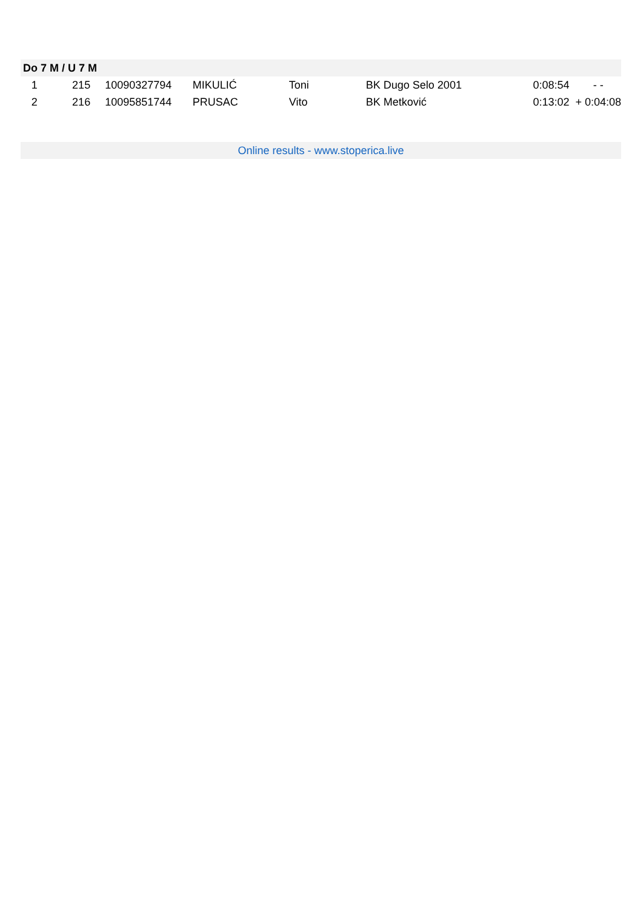| Do 7 M / U 7 M | | | | | | | |
| --- | --- | --- | --- | --- | --- | --- | --- |
| 1 | 215 | 10090327794 | MIKULIĆ | Toni | BK Dugo Selo 2001 | 0:08:54 | - - |
| 2 | 216 | 10095851744 | PRUSAC | Vito | BK Metković | 0:13:02 | + 0:04:08 |
Online results - www.stoperica.live